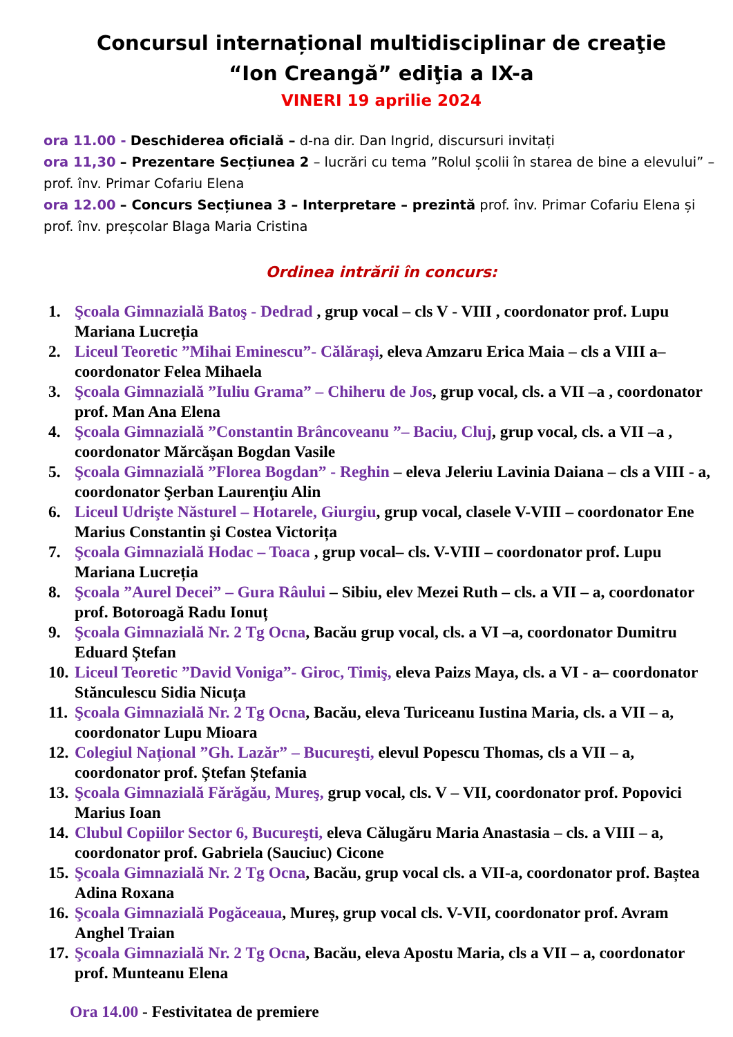Concursul internațional multidisciplinar de creaţie
“Ion Creangă” ediţia a IX-a
VINERI 19 aprilie 2024
ora 11.00 - Deschiderea oficială – d-na dir. Dan Ingrid, discursuri invitați
ora 11,30 – Prezentare Secțiunea 2 – lucrări cu tema ”Rolul școlii în starea de bine a elevului” – prof. înv. Primar Cofariu Elena
ora 12.00 – Concurs Secțiunea 3 – Interpretare – prezintă prof. înv. Primar Cofariu Elena și prof. înv. preșcolar Blaga Maria Cristina
Ordinea intrării în concurs:
1. Şcoala Gimnazială Batoş - Dedrad , grup vocal – cls V - VIII , coordonator prof. Lupu Mariana Lucreția
2. Liceul Teoretic ”Mihai Eminescu”- Călărași, eleva Amzaru Erica Maia – cls a VIII a–coordonator Felea Mihaela
3. Şcoala Gimnazială ”Iuliu Grama” – Chiheru de Jos, grup vocal, cls. a VII –a , coordonator prof. Man Ana Elena
4. Şcoala Gimnazială ”Constantin Brâncoveanu ”– Baciu, Cluj, grup vocal, cls. a VII –a , coordonator Mărcășan Bogdan Vasile
5. Şcoala Gimnazială ”Florea Bogdan” - Reghin – eleva Jeleriu Lavinia Daiana – cls a VIII - a, coordonator Şerban Laurenţiu Alin
6. Liceul Udrişte Năsturel – Hotarele, Giurgiu, grup vocal, clasele V-VIII – coordonator Ene Marius Constantin şi Costea Victorița
7. Şcoala Gimnazială Hodac – Toaca , grup vocal– cls. V-VIII – coordonator prof. Lupu Mariana Lucreția
8. Şcoala ”Aurel Decei” – Gura Râului – Sibiu, elev Mezei Ruth – cls. a VII – a, coordonator prof. Botoroagă Radu Ionuț
9. Şcoala Gimnazială Nr. 2 Tg Ocna, Bacău grup vocal, cls. a VI –a, coordonator Dumitru Eduard Ștefan
10. Liceul Teoretic ”David Voniga”- Giroc, Timiş, eleva Paizs Maya, cls. a VI - a– coordonator Stănculescu Sidia Nicuța
11. Şcoala Gimnazială Nr. 2 Tg Ocna, Bacău, eleva Turiceanu Iustina Maria, cls. a VII – a, coordonator Lupu Mioara
12. Colegiul Național ”Gh. Lazăr” – Bucureşti, elevul Popescu Thomas, cls a VII – a, coordonator prof. Ștefan Ștefania
13. Şcoala Gimnazială Fărăgău, Mureş, grup vocal, cls. V – VII, coordonator prof. Popovici Marius Ioan
14. Clubul Copiilor Sector 6, Bucureşti, eleva Călugăru Maria Anastasia – cls. a VIII – a, coordonator prof. Gabriela (Sauciuc) Cicone
15. Şcoala Gimnazială Nr. 2 Tg Ocna, Bacău, grup vocal cls. a VII-a, coordonator prof. Baștea Adina Roxana
16. Şcoala Gimnazială Pogăceaua, Mureș, grup vocal cls. V-VII, coordonator prof. Avram Anghel Traian
17. Şcoala Gimnazială Nr. 2 Tg Ocna, Bacău, eleva Apostu Maria, cls a VII – a, coordonator prof. Munteanu Elena
Ora 14.00 - Festivitatea de premiere